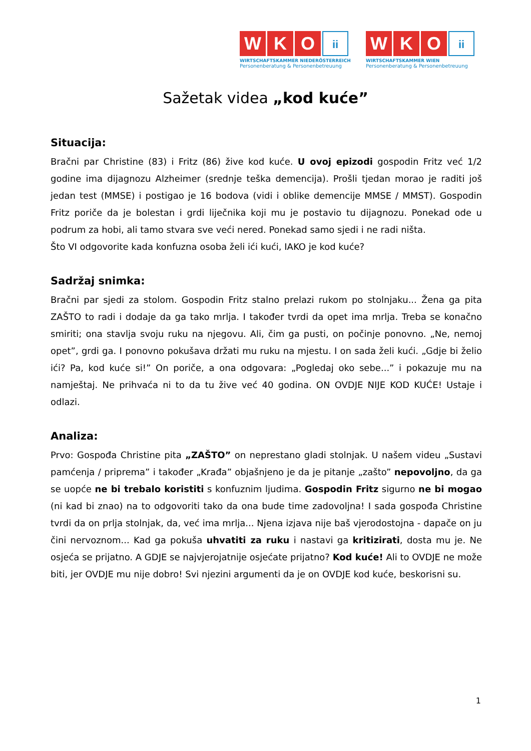W K O ii
WIRTSCHAFTSKAMMER NIEDERÖSTERREICH
Personenberatung & Personenbetreuung
W K O ii
WIRTSCHAFTSKAMMER WIEN
Personenberatung & Personenbetreuung
Sažetak videa „kod kuće”
Situacija:
Bračni par Christine (83) i Fritz (86) žive kod kuće. U ovoj epizodi gospodin Fritz već 1/2 godine ima dijagnozu Alzheimer (srednje teška demencija). Prošli tjedan morao je raditi još jedan test (MMSE) i postigao je 16 bodova (vidi i oblike demencije MMSE / MMST). Gospodin Fritz poriče da je bolestan i grdi liječnika koji mu je postavio tu dijagnozu. Ponekad ode u podrum za hobi, ali tamo stvara sve veći nered. Ponekad samo sjedi i ne radi ništa.
Što VI odgovorite kada konfuzna osoba želi ići kući, IAKO je kod kuće?
Sadržaj snimka:
Bračni par sjedi za stolom. Gospodin Fritz stalno prelazi rukom po stolnjaku... Žena ga pita ZAŠTO to radi i dodaje da ga tako mrlja. I također tvrdi da opet ima mrlja. Treba se konačno smiriti; ona stavlja svoju ruku na njegovu. Ali, čim ga pusti, on počinje ponovno. „Ne, nemoj opet”, grdi ga. I ponovno pokušava držati mu ruku na mjestu. I on sada želi kući. „Gdje bi želio ići? Pa, kod kuće si!” On poriče, a ona odgovara: „Pogledaj oko sebe...” i pokazuje mu na namještaj. Ne prihvaća ni to da tu žive već 40 godina. ON OVDJE NIJE KOD KUĆE! Ustaje i odlazi.
Analiza:
Prvo: Gospođa Christine pita „ZAŠTO” on neprestano gladi stolnjak. U našem videu „Sustavi pamćenja / priprema” i također „Krađa” objašnjeno je da je pitanje „zašto” nepovoljno, da ga se uopće ne bi trebalo koristiti s konfuznim ljudima. Gospodin Fritz sigurno ne bi mogao (ni kad bi znao) na to odgovoriti tako da ona bude time zadovoljna! I sada gospođa Christine tvrdi da on prlja stolnjak, da, već ima mrlja... Njena izjava nije baš vjerodostojna - dapače on ju čini nervoznom... Kad ga pokuša uhvatiti za ruku i nastavi ga kritizirati, dosta mu je. Ne osjeća se prijatno. A GDJE se najvjerojatnije osjećate prijatno? Kod kuće! Ali to OVDJE ne može biti, jer OVDJE mu nije dobro! Svi njezini argumenti da je on OVDJE kod kuće, beskorisni su.
1